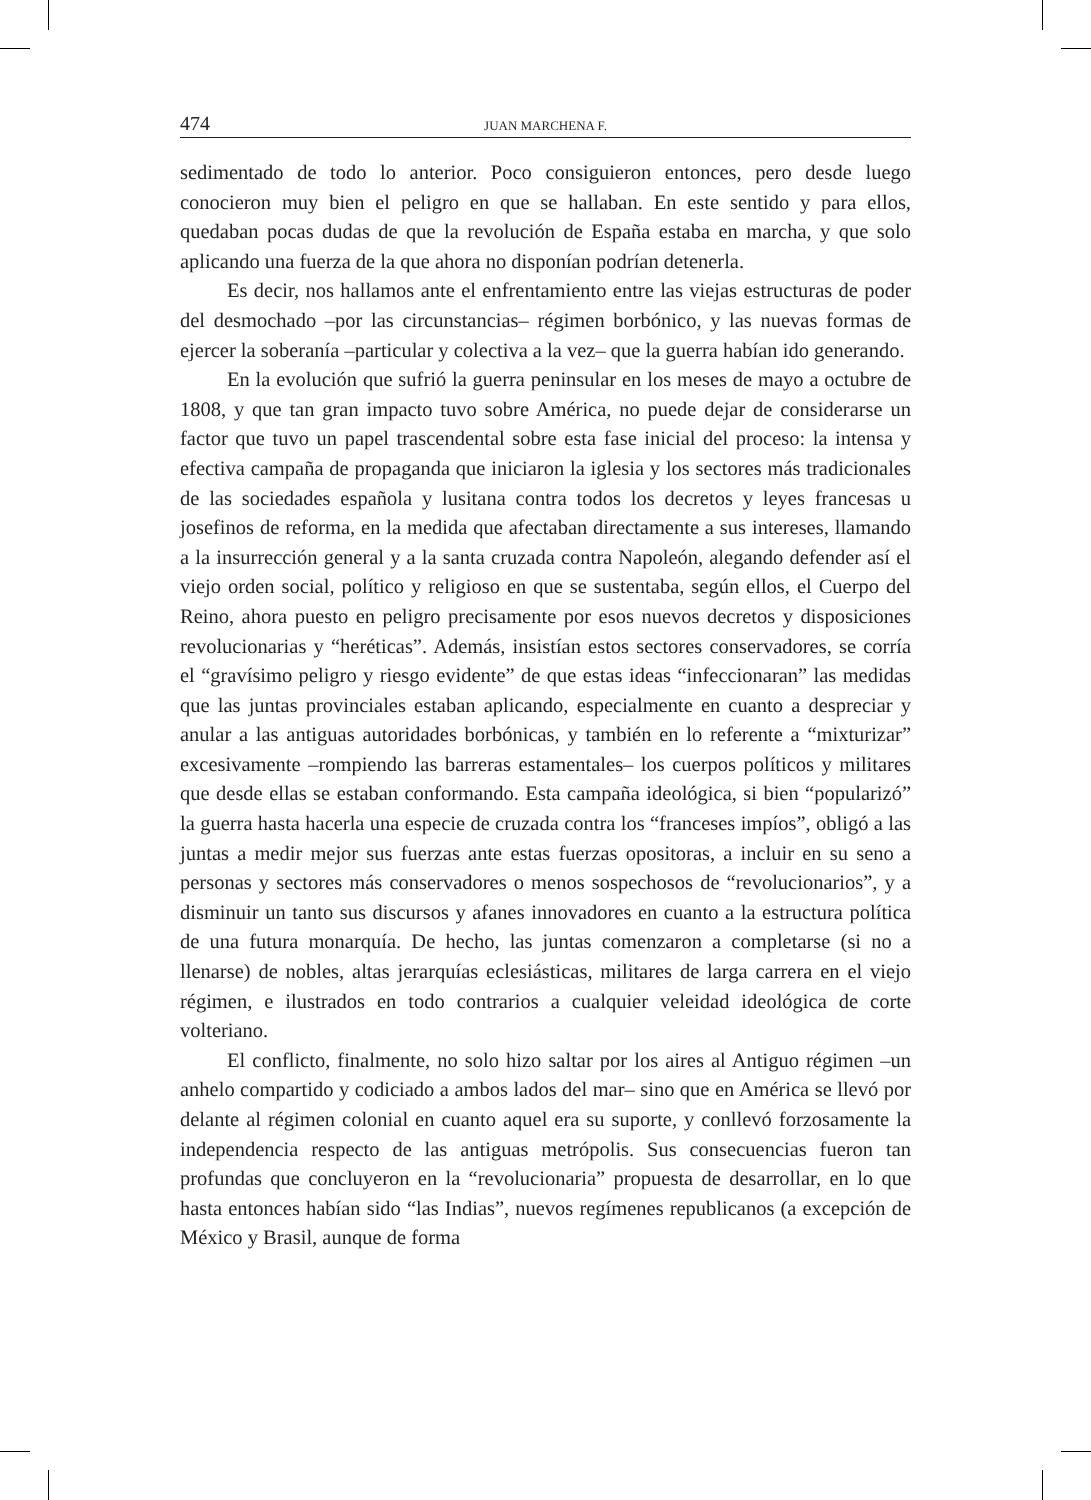474 JUAN MARCHENA F.
sedimentado de todo lo anterior. Poco consiguieron entonces, pero desde luego conocieron muy bien el peligro en que se hallaban. En este sentido y para ellos, quedaban pocas dudas de que la revolución de España estaba en marcha, y que solo aplicando una fuerza de la que ahora no disponían podrían detenerla.
Es decir, nos hallamos ante el enfrentamiento entre las viejas estructuras de poder del desmochado –por las circunstancias– régimen borbónico, y las nuevas formas de ejercer la soberanía –particular y colectiva a la vez– que la guerra habían ido generando.
En la evolución que sufrió la guerra peninsular en los meses de mayo a octubre de 1808, y que tan gran impacto tuvo sobre América, no puede dejar de considerarse un factor que tuvo un papel trascendental sobre esta fase inicial del proceso: la intensa y efectiva campaña de propaganda que iniciaron la iglesia y los sectores más tradicionales de las sociedades española y lusitana contra todos los decretos y leyes francesas u josefinos de reforma, en la medida que afectaban directamente a sus intereses, llamando a la insurrección general y a la santa cruzada contra Napoleón, alegando defender así el viejo orden social, político y religioso en que se sustentaba, según ellos, el Cuerpo del Reino, ahora puesto en peligro precisamente por esos nuevos decretos y disposiciones revolucionarias y “heréticas”. Además, insistían estos sectores conservadores, se corría el “gravísimo peligro y riesgo evidente” de que estas ideas “infeccionaran” las medidas que las juntas provinciales estaban aplicando, especialmente en cuanto a despreciar y anular a las antiguas autoridades borbónicas, y también en lo referente a “mixturizar” excesivamente –rompiendo las barreras estamentales– los cuerpos políticos y militares que desde ellas se estaban conformando. Esta campaña ideológica, si bien “popularizó” la guerra hasta hacerla una especie de cruzada contra los “franceses impíos”, obligó a las juntas a medir mejor sus fuerzas ante estas fuerzas opositoras, a incluir en su seno a personas y sectores más conservadores o menos sospechosos de “revolucionarios”, y a disminuir un tanto sus discursos y afanes innovadores en cuanto a la estructura política de una futura monarquía. De hecho, las juntas comenzaron a completarse (si no a llenarse) de nobles, altas jerarquías eclesiásticas, militares de larga carrera en el viejo régimen, e ilustrados en todo contrarios a cualquier veleidad ideológica de corte volteriano.
El conflicto, finalmente, no solo hizo saltar por los aires al Antiguo régimen –un anhelo compartido y codiciado a ambos lados del mar– sino que en América se llevó por delante al régimen colonial en cuanto aquel era su suporte, y conllevó forzosamente la independencia respecto de las antiguas metrópolis. Sus consecuencias fueron tan profundas que concluyeron en la “revolucionaria” propuesta de desarrollar, en lo que hasta entonces habían sido “las Indias”, nuevos regímenes republicanos (a excepción de México y Brasil, aunque de forma